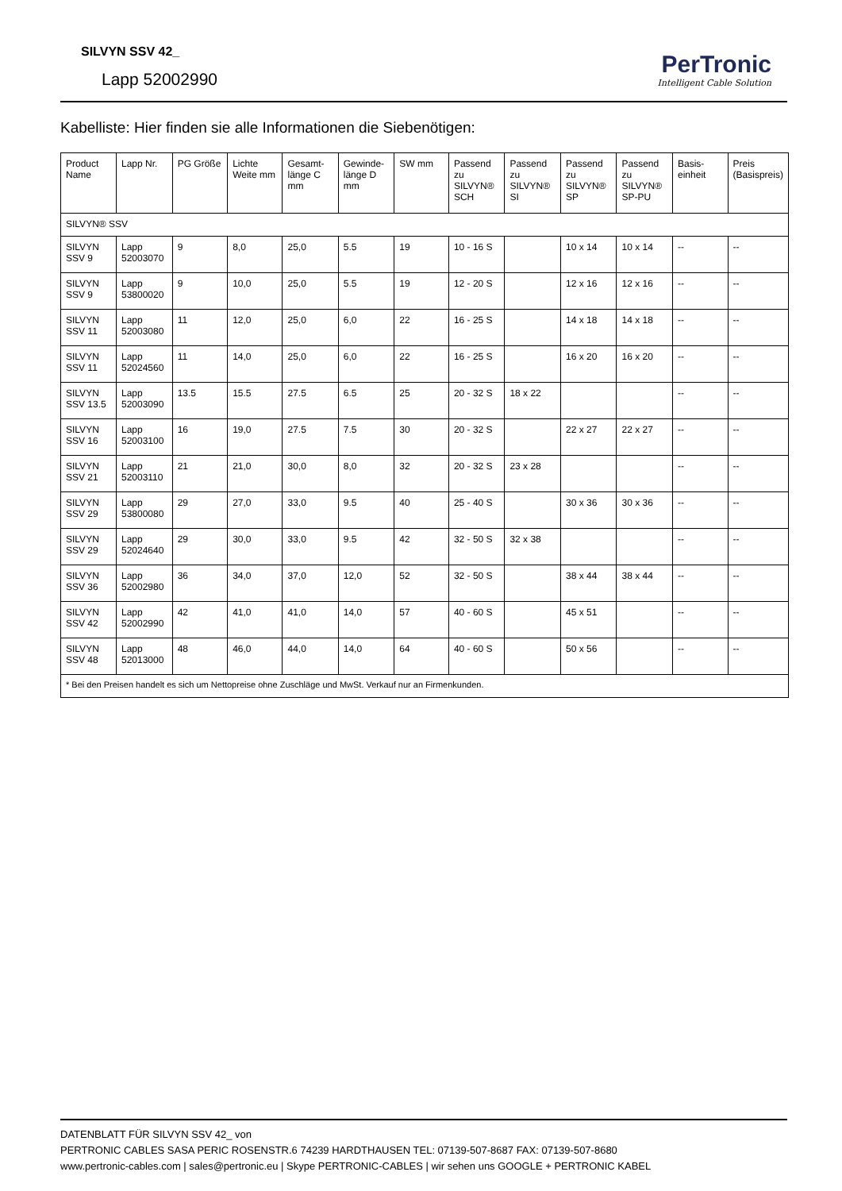SILVYN SSV 42_
Lapp 52002990
PerTronic
Intelligent Cable Solution
Kabelliste: Hier finden sie alle Informationen die Siebenötigen:
| Product Name | Lapp Nr. | PG Größe | Lichte Weite mm | Gesamt-länge C mm | Gewinde-länge D mm | SW mm | Passend zu SILVYN® SCH | Passend zu SILVYN® SI | Passend zu SILVYN® SP | Passend zu SILVYN® SP-PU | Basis-einheit | Preis (Basispreis) |
| --- | --- | --- | --- | --- | --- | --- | --- | --- | --- | --- | --- | --- |
| SILVYN® SSV | | | | | | | | | | | | |
| SILVYN SSV 9 | Lapp 52003070 | 9 | 8,0 | 25,0 | 5.5 | 19 | 10 - 16 S | | 10 x 14 | 10 x 14 | -- | -- |
| SILVYN SSV 9 | Lapp 53800020 | 9 | 10,0 | 25,0 | 5.5 | 19 | 12 - 20 S | | 12 x 16 | 12 x 16 | -- | -- |
| SILVYN SSV 11 | Lapp 52003080 | 11 | 12,0 | 25,0 | 6,0 | 22 | 16 - 25 S | | 14 x 18 | 14 x 18 | -- | -- |
| SILVYN SSV 11 | Lapp 52024560 | 11 | 14,0 | 25,0 | 6,0 | 22 | 16 - 25 S | | 16 x 20 | 16 x 20 | -- | -- |
| SILVYN SSV 13.5 | Lapp 52003090 | 13.5 | 15.5 | 27.5 | 6.5 | 25 | 20 - 32 S | 18 x 22 | | | -- | -- |
| SILVYN SSV 16 | Lapp 52003100 | 16 | 19,0 | 27.5 | 7.5 | 30 | 20 - 32 S | | 22 x 27 | 22 x 27 | -- | -- |
| SILVYN SSV 21 | Lapp 52003110 | 21 | 21,0 | 30,0 | 8,0 | 32 | 20 - 32 S | 23 x 28 | | | -- | -- |
| SILVYN SSV 29 | Lapp 53800080 | 29 | 27,0 | 33,0 | 9.5 | 40 | 25 - 40 S | | 30 x 36 | 30 x 36 | -- | -- |
| SILVYN SSV 29 | Lapp 52024640 | 29 | 30,0 | 33,0 | 9.5 | 42 | 32 - 50 S | 32 x 38 | | | -- | -- |
| SILVYN SSV 36 | Lapp 52002980 | 36 | 34,0 | 37,0 | 12,0 | 52 | 32 - 50 S | | 38 x 44 | 38 x 44 | -- | -- |
| SILVYN SSV 42 | Lapp 52002990 | 42 | 41,0 | 41,0 | 14,0 | 57 | 40 - 60 S | | 45 x 51 | | -- | -- |
| SILVYN SSV 48 | Lapp 52013000 | 48 | 46,0 | 44,0 | 14,0 | 64 | 40 - 60 S | | 50 x 56 | | -- | -- |
| * Bei den Preisen handelt es sich um Nettopreise ohne Zuschläge und MwSt. Verkauf nur an Firmenkunden. | | | | | | | | | | | | |
DATENBLATT FÜR SILVYN SSV 42_ von
PERTRONIC CABLES SASA PERIC ROSENSTR.6 74239 HARDTHAUSEN TEL: 07139-507-8687 FAX: 07139-507-8680
www.pertronic-cables.com | sales@pertronic.eu | Skype PERTRONIC-CABLES | wir sehen uns GOOGLE + PERTRONIC KABEL